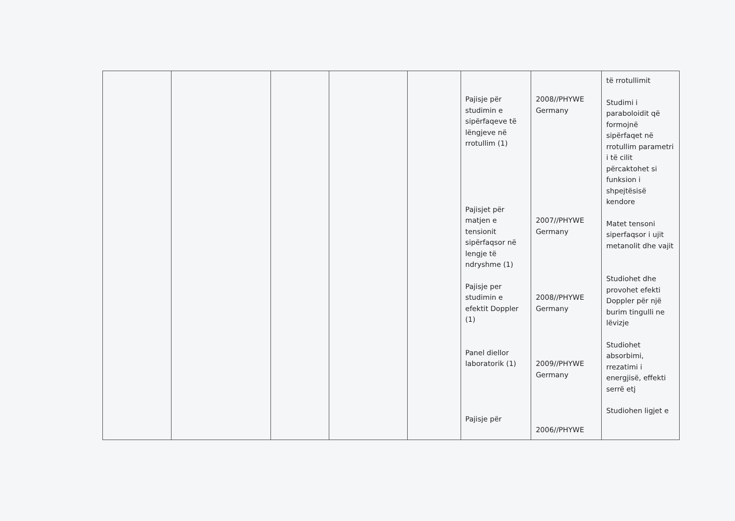| | | | | | Pajisje për studimin e sipërfaqeve të lëngjeve në rrotullim (1) Pajisjet për matjen e tensionit sipërfaqsor në lengje të ndryshme (1) Pajisje per studimin e efektit Doppler (1) Panel diellor laboratorik (1) Pajisje për | 2008//PHYWE Germany 2007//PHYWE Germany 2008//PHYWE Germany 2009//PHYWE Germany 2006//PHYWE | të rrotullimit Studimi i paraboloidit që formojnë sipërfaqet në rrotullim parametri i të cilit përcaktohet si funksion i shpejtësisë kendore Matet tensoni siperfaqsor i ujit metanolit dhe vajit Studiohet dhe provohet efekti Doppler për një burim tingulli ne lëvizje Studiohet absorbimi, rrezatimi i energjisë, effekti serrë etj Studiohen ligjet e |